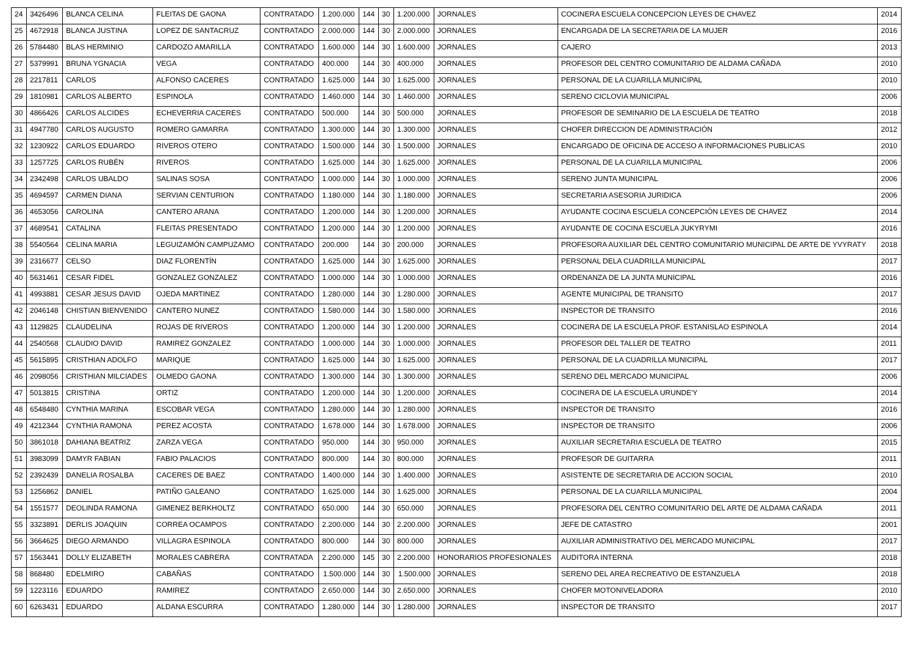| 24 | 3426496 | BLANCA CELINA | FLEITAS DE GAONA | CONTRATADO | 1.200.000 | 144 | 30 | 1.200.000 | JORNALES | COCINERA ESCUELA CONCEPCION LEYES DE CHAVEZ | 2014 |
| 25 | 4672918 | BLANCA JUSTINA | LOPEZ DE SANTACRUZ | CONTRATADO | 2.000.000 | 144 | 30 | 2.000.000 | JORNALES | ENCARGADA DE LA SECRETARIA DE LA MUJER | 2016 |
| 26 | 5784480 | BLAS HERMINIO | CARDOZO AMARILLA | CONTRATADO | 1.600.000 | 144 | 30 | 1.600.000 | JORNALES | CAJERO | 2013 |
| 27 | 5379991 | BRUNA YGNACIA | VEGA | CONTRATADO | 400.000 | 144 | 30 | 400.000 | JORNALES | PROFESOR DEL CENTRO COMUNITARIO DE ALDAMA CAÑADA | 2010 |
| 28 | 2217811 | CARLOS | ALFONSO CACERES | CONTRATADO | 1.625.000 | 144 | 30 | 1.625.000 | JORNALES | PERSONAL DE LA CUARILLA MUNICIPAL | 2010 |
| 29 | 1810981 | CARLOS ALBERTO | ESPINOLA | CONTRATADO | 1.460.000 | 144 | 30 | 1.460.000 | JORNALES | SERENO CICLOVIA MUNICIPAL | 2006 |
| 30 | 4866426 | CARLOS ALCIDES | ECHEVERRIA CACERES | CONTRATADO | 500.000 | 144 | 30 | 500.000 | JORNALES | PROFESOR DE SEMINARIO DE LA ESCUELA DE TEATRO | 2018 |
| 31 | 4947780 | CARLOS AUGUSTO | ROMERO GAMARRA | CONTRATADO | 1.300.000 | 144 | 30 | 1.300.000 | JORNALES | CHOFER DIRECCION DE ADMINISTRACIÓN | 2012 |
| 32 | 1230922 | CARLOS EDUARDO | RIVEROS OTERO | CONTRATADO | 1.500.000 | 144 | 30 | 1.500.000 | JORNALES | ENCARGADO DE OFICINA DE ACCESO A INFORMACIONES PUBLICAS | 2010 |
| 33 | 1257725 | CARLOS RUBÉN | RIVEROS | CONTRATADO | 1.625.000 | 144 | 30 | 1.625.000 | JORNALES | PERSONAL DE LA CUARILLA MUNICIPAL | 2006 |
| 34 | 2342498 | CARLOS UBALDO | SALINAS SOSA | CONTRATADO | 1.000.000 | 144 | 30 | 1.000.000 | JORNALES | SERENO JUNTA MUNICIPAL | 2006 |
| 35 | 4694597 | CARMEN DIANA | SERVIAN CENTURION | CONTRATADO | 1.180.000 | 144 | 30 | 1.180.000 | JORNALES | SECRETARIA ASESORIA JURIDICA | 2006 |
| 36 | 4653056 | CAROLINA | CANTERO ARANA | CONTRATADO | 1.200.000 | 144 | 30 | 1.200.000 | JORNALES | AYUDANTE COCINA ESCUELA CONCEPCIÓN LEYES DE CHAVEZ | 2014 |
| 37 | 4689541 | CATALINA | FLEITAS PRESENTADO | CONTRATADO | 1.200.000 | 144 | 30 | 1.200.000 | JORNALES | AYUDANTE DE COCINA ESCUELA JUKYRYMI | 2016 |
| 38 | 5540564 | CELINA MARIA | LEGUIZAMÓN CAMPUZAMO | CONTRATADO | 200.000 | 144 | 30 | 200.000 | JORNALES | PROFESORA AUXILIAR DEL CENTRO COMUNITARIO MUNICIPAL DE ARTE DE YVYRATY | 2018 |
| 39 | 2316677 | CELSO | DIAZ FLORENTÍN | CONTRATADO | 1.625.000 | 144 | 30 | 1.625.000 | JORNALES | PERSONAL DELA CUADRILLA MUNICIPAL | 2017 |
| 40 | 5631461 | CESAR FIDEL | GONZALEZ GONZALEZ | CONTRATADO | 1.000.000 | 144 | 30 | 1.000.000 | JORNALES | ORDENANZA DE LA JUNTA MUNICIPAL | 2016 |
| 41 | 4993881 | CESAR JESUS DAVID | OJEDA MARTINEZ | CONTRATADO | 1.280.000 | 144 | 30 | 1.280.000 | JORNALES | AGENTE MUNICIPAL DE TRANSITO | 2017 |
| 42 | 2046148 | CHISTIAN BIENVENIDO | CANTERO NUNEZ | CONTRATADO | 1.580.000 | 144 | 30 | 1.580.000 | JORNALES | INSPECTOR DE TRANSITO | 2016 |
| 43 | 1129825 | CLAUDELINA | ROJAS DE RIVEROS | CONTRATADO | 1.200.000 | 144 | 30 | 1.200.000 | JORNALES | COCINERA DE LA ESCUELA PROF. ESTANISLAO ESPINOLA | 2014 |
| 44 | 2540568 | CLAUDIO DAVID | RAMIREZ GONZALEZ | CONTRATADO | 1.000.000 | 144 | 30 | 1.000.000 | JORNALES | PROFESOR DEL TALLER DE TEATRO | 2011 |
| 45 | 5615895 | CRISTHIAN ADOLFO | MARIQUE | CONTRATADO | 1.625.000 | 144 | 30 | 1.625.000 | JORNALES | PERSONAL DE LA CUADRILLA MUNICIPAL | 2017 |
| 46 | 2098056 | CRISTHIAN MILCIADES | OLMEDO GAONA | CONTRATADO | 1.300.000 | 144 | 30 | 1.300.000 | JORNALES | SERENO DEL MERCADO MUNICIPAL | 2006 |
| 47 | 5013815 | CRISTINA | ORTIZ | CONTRATADO | 1.200.000 | 144 | 30 | 1.200.000 | JORNALES | COCINERA DE LA ESCUELA URUNDE'Y | 2014 |
| 48 | 6548480 | CYNTHIA MARINA | ESCOBAR VEGA | CONTRATADO | 1.280.000 | 144 | 30 | 1.280.000 | JORNALES | INSPECTOR DE TRANSITO | 2016 |
| 49 | 4212344 | CYNTHIA RAMONA | PEREZ ACOSTA | CONTRATADO | 1.678.000 | 144 | 30 | 1.678.000 | JORNALES | INSPECTOR DE TRANSITO | 2006 |
| 50 | 3861018 | DAHIANA BEATRIZ | ZARZA VEGA | CONTRATADO | 950.000 | 144 | 30 | 950.000 | JORNALES | AUXILIAR SECRETARIA ESCUELA DE TEATRO | 2015 |
| 51 | 3983099 | DAMYR FABIAN | FABIO PALACIOS | CONTRATADO | 800.000 | 144 | 30 | 800.000 | JORNALES | PROFESOR DE GUITARRA | 2011 |
| 52 | 2392439 | DANELIA ROSALBA | CACERES DE BAEZ | CONTRATADO | 1.400.000 | 144 | 30 | 1.400.000 | JORNALES | ASISTENTE DE SECRETARIA DE ACCION SOCIAL | 2010 |
| 53 | 1256862 | DANIEL | PATIÑO GALEANO | CONTRATADO | 1.625.000 | 144 | 30 | 1.625.000 | JORNALES | PERSONAL DE LA CUARILLA MUNICIPAL | 2004 |
| 54 | 1551577 | DEOLINDA RAMONA | GIMENEZ BERKHOLTZ | CONTRATADO | 650.000 | 144 | 30 | 650.000 | JORNALES | PROFESORA DEL CENTRO COMUNITARIO DEL ARTE DE ALDAMA CAÑADA | 2011 |
| 55 | 3323891 | DERLIS JOAQUIN | CORREA OCAMPOS | CONTRATADO | 2.200.000 | 144 | 30 | 2.200.000 | JORNALES | JEFE DE CATASTRO | 2001 |
| 56 | 3664625 | DIEGO ARMANDO | VILLAGRA ESPINOLA | CONTRATADO | 800.000 | 144 | 30 | 800.000 | JORNALES | AUXILIAR ADMINISTRATIVO DEL MERCADO MUNICIPAL | 2017 |
| 57 | 1563441 | DOLLY ELIZABETH | MORALES CABRERA | CONTRATADA | 2.200.000 | 145 | 30 | 2.200.000 | HONORARIOS PROFESIONALES | AUDITORA INTERNA | 2018 |
| 58 | 868480 | EDELMIRO | CABAÑAS | CONTRATADO | 1.500.000 | 144 | 30 | 1.500.000 | JORNALES | SERENO DEL AREA RECREATIVO DE ESTANZUELA | 2018 |
| 59 | 1223116 | EDUARDO | RAMIREZ | CONTRATADO | 2.650.000 | 144 | 30 | 2.650.000 | JORNALES | CHOFER MOTONIVELADORA | 2010 |
| 60 | 6263431 | EDUARDO | ALDANA ESCURRA | CONTRATADO | 1.280.000 | 144 | 30 | 1.280.000 | JORNALES | INSPECTOR DE TRANSITO | 2017 |